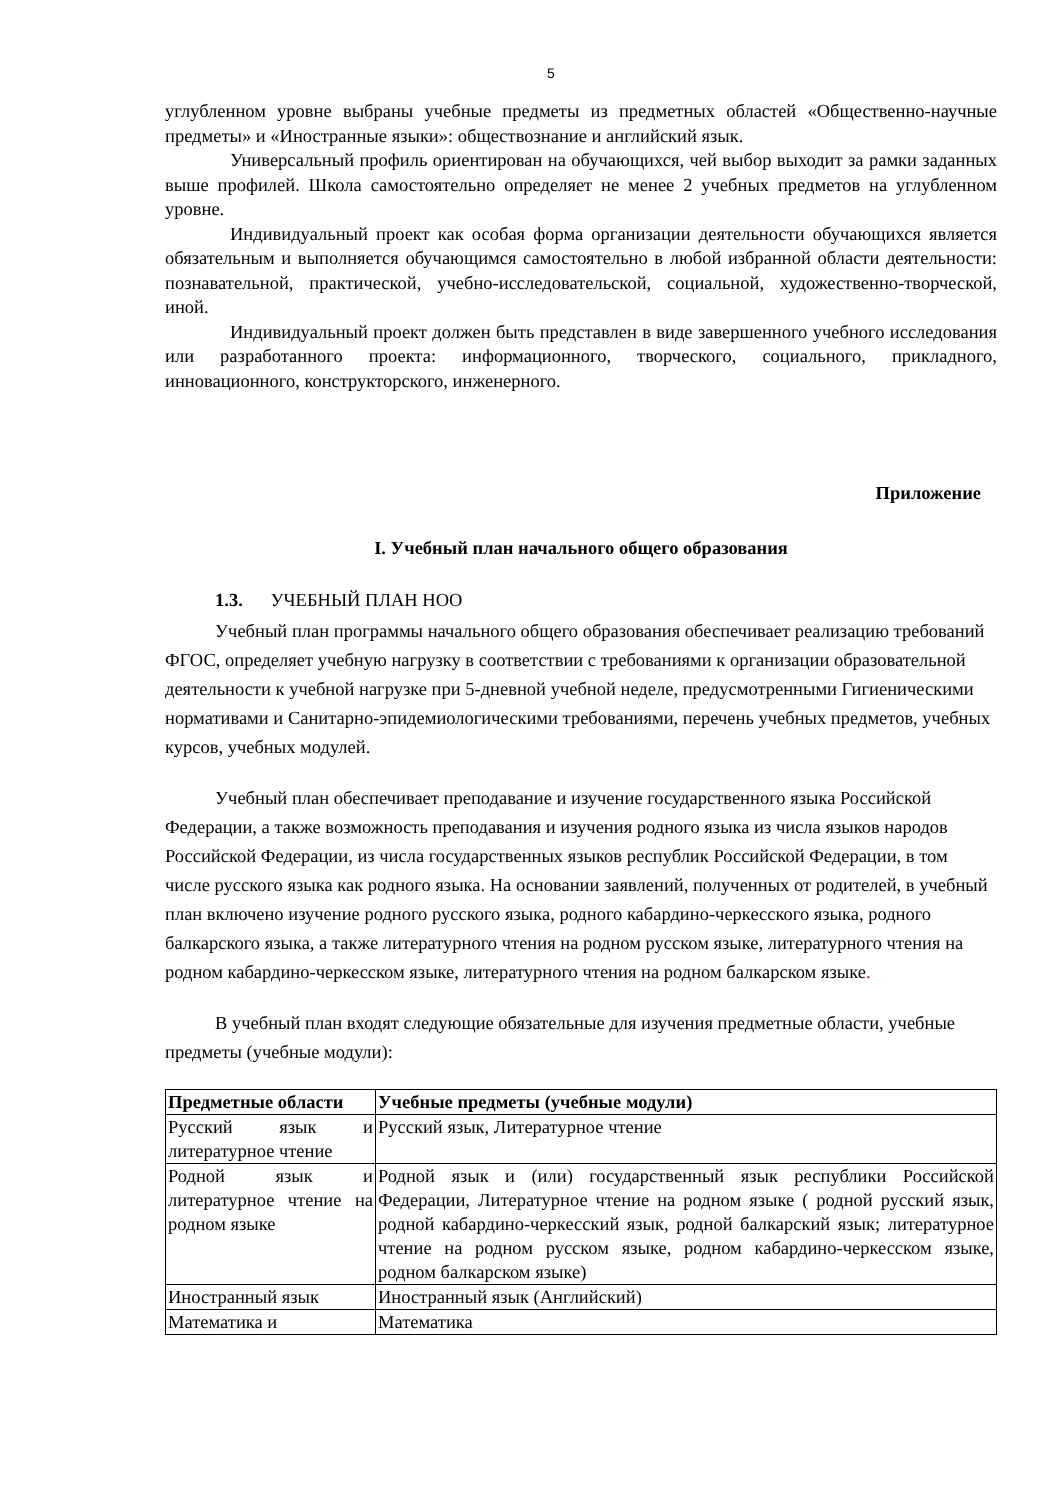5
углубленном уровне выбраны учебные предметы из предметных областей «Общественно-научные предметы» и «Иностранные языки»: обществознание и английский язык.
Универсальный профиль ориентирован на обучающихся, чей выбор выходит за рамки заданных выше профилей. Школа самостоятельно определяет не менее 2 учебных предметов на углубленном уровне.
Индивидуальный проект как особая форма организации деятельности обучающихся является обязательным и выполняется обучающимся самостоятельно в любой избранной области деятельности: познавательной, практической, учебно-исследовательской, социальной, художественно-творческой, иной.
Индивидуальный проект должен быть представлен в виде завершенного учебного исследования или разработанного проекта: информационного, творческого, социального, прикладного, инновационного, конструкторского, инженерного.
Приложение
I. Учебный план начального общего образования
1.3. УЧЕБНЫЙ ПЛАН НОО
Учебный план программы начального общего образования обеспечивает реализацию требований ФГОС, определяет учебную нагрузку в соответствии с требованиями к организации образовательной деятельности к учебной нагрузке при 5-дневной учебной неделе, предусмотренными Гигиеническими нормативами и Санитарно-эпидемиологическими требованиями, перечень учебных предметов, учебных курсов, учебных модулей.
Учебный план обеспечивает преподавание и изучение государственного языка Российской Федерации, а также возможность преподавания и изучения родного языка из числа языков народов Российской Федерации, из числа государственных языков республик Российской Федерации, в том числе русского языка как родного языка. На основании заявлений, полученных от родителей, в учебный план включено изучение родного русского языка, родного кабардино-черкесского языка, родного балкарского языка, а также литературного чтения на родном русском языке, литературного чтения на родном кабардино-черкесском языке, литературного чтения на родном балкарском языке.
В учебный план входят следующие обязательные для изучения предметные области, учебные предметы (учебные модули):
| Предметные области | Учебные предметы (учебные модули) |
| --- | --- |
| Русский язык и литературное чтение | Русский язык, Литературное чтение |
| Родной язык и литературное чтение на родном языке | Родной язык и (или) государственный язык республики Российской Федерации, Литературное чтение на родном языке ( родной русский язык, родной кабардино-черкесский язык, родной балкарский язык; литературное чтение на родном русском языке, родном кабардино-черкесском языке, родном балкарском языке) |
| Иностранный язык | Иностранный язык (Английский) |
| Математика и | Математика |